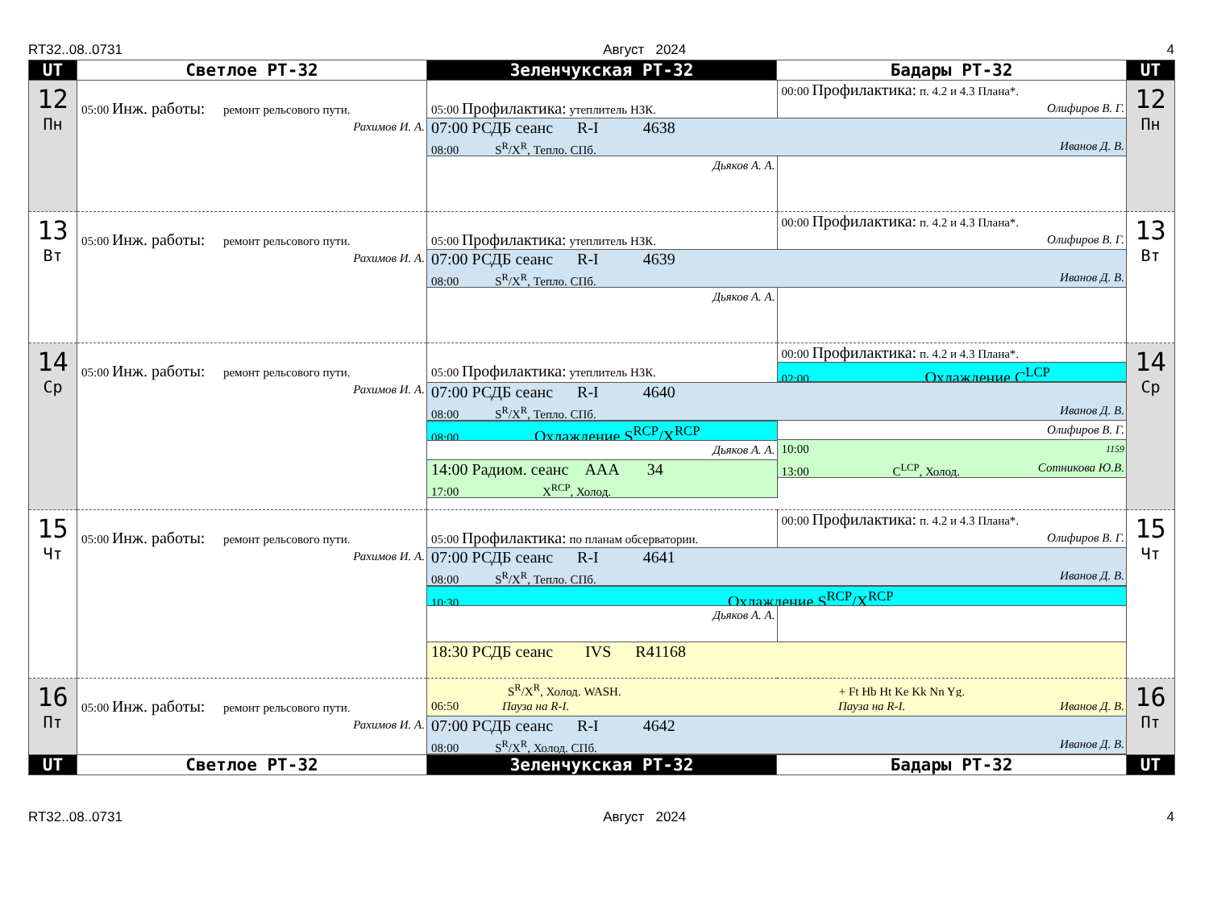RT32..08..0731 Август 2024 4
| UT | Светлое РТ-32 | Зеленчукская РТ-32 | Бадары РТ-32 | UT |
| --- | --- | --- | --- | --- |
| 12 Пн | 05:00 Инж. работы: ремонт рельсового пути. Рахимов И. А. | 05:00 Профилактика: утеплитель НЗК. 00:00 Профилактика: п. 4.2 и 4.3 Плана*. Олифиров В. Г. 07:00 РСДБ сеанс R-I 4638 08:00 S<sup>R</sup>/X<sup>R</sup>, Тепло. СПб. Иванов Д. В. Дьяков А. А. | | 12 Пн |
| 13 Вт | 05:00 Инж. работы: ремонт рельсового пути. Рахимов И. А. | 05:00 Профилактика: утеплитель НЗК. 00:00 Профилактика: п. 4.2 и 4.3 Плана*. Олифиров В. Г. 07:00 РСДБ сеанс R-I 4639 08:00 S<sup>R</sup>/X<sup>R</sup>, Тепло. СПб. Иванов Д. В. Дьяков А. А. | | 13 Вт |
| 14 Ср | 05:00 Инж. работы: ремонт рельсового пути. Рахимов И. А. | 05:00 Профилактика: утеплитель НЗК. 00:00 Профилактика: п. 4.2 и 4.3 Плана*. 02:00 Охлаждение C<sup>LCP</sup> 07:00 РСДБ сеанс R-I 4640 08:00 S<sup>R</sup>/X<sup>R</sup>, Тепло. СПб. Иванов Д. В. 08:00 Охлаждение S<sup>RCP</sup>/X<sup>RCP</sup> Дьяков А. А. 14:00 Радиом. сеанс AAA 34 17:00 X<sup>RCP</sup>, Холод. Олифиров В. Г. 10:00 1159 13:00 C<sup>LCP</sup>, Холод. Сотникова Ю.В. | | 14 Ср |
| 15 Чт | 05:00 Инж. работы: ремонт рельсового пути. Рахимов И. А. | 05:00 Профилактика: по планам обсерватории. 00:00 Профилактика: п. 4.2 и 4.3 Плана*. Олифиров В. Г. 07:00 РСДБ сеанс R-I 4641 08:00 S<sup>R</sup>/X<sup>R</sup>, Тепло. СПб. Иванов Д. В. 10:30 Охлаждение S<sup>RCP</sup>/X<sup>RCP</sup> Дьяков А. А. 18:30 РСДБ сеанс IVS R41168 | | 15 Чт |
| 16 Пт | 05:00 Инж. работы: ремонт рельсового пути. Рахимов И. А. | S<sup>R</sup>/X<sup>R</sup>, Холод. WASH. + Ft Hb Ht Ke Kk Nn Yg. 06:50 Пауза на R-I. Пауза на R-I. Иванов Д. В. 07:00 РСДБ сеанс R-I 4642 08:00 S<sup>R</sup>/X<sup>R</sup>, Холод. СПб. Иванов Д. В. | | 16 Пт |
| UT | Светлое РТ-32 | Зеленчукская РТ-32 | Бадары РТ-32 | UT |
RT32..08..0731 Август 2024 4